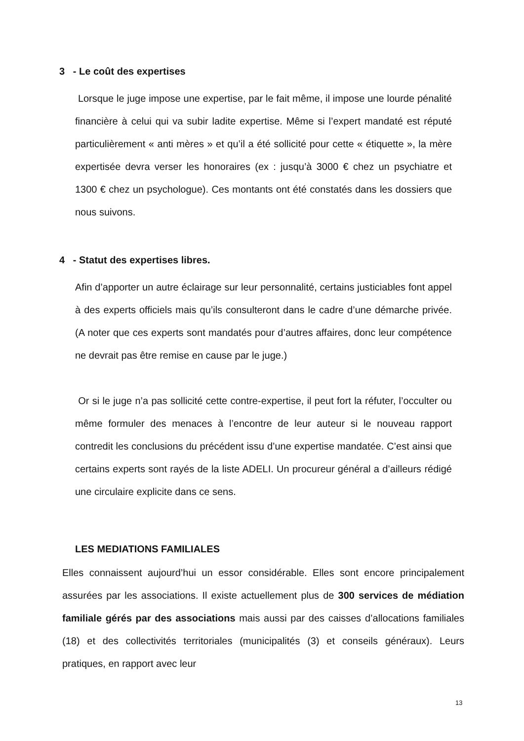3 - Le coût des expertises
Lorsque le juge impose une expertise, par le fait même, il impose une lourde pénalité financière à celui qui va subir ladite expertise. Même si l’expert mandaté est réputé particulièrement « anti mères » et qu’il a été sollicité pour cette « étiquette », la mère expertisée devra verser les honoraires (ex : jusqu’à 3000 € chez un psychiatre et 1300 € chez un psychologue). Ces montants ont été constatés dans les dossiers que nous suivons.
4 - Statut des expertises libres.
Afin d’apporter un autre éclairage sur leur personnalité, certains justiciables font appel à des experts officiels mais qu’ils consulteront dans le cadre d’une démarche privée. (A noter que ces experts sont mandatés pour d’autres affaires, donc leur compétence ne devrait pas être remise en cause par le juge.)
Or si le juge n’a pas sollicité cette contre-expertise, il peut fort la réfuter, l’occulter ou même formuler des menaces à l’encontre de leur auteur si le nouveau rapport contredit les conclusions du précédent issu d’une expertise mandatée. C’est ainsi que certains experts sont rayés de la liste ADELI. Un procureur général a d’ailleurs rédigé une circulaire explicite dans ce sens.
LES MEDIATIONS FAMILIALES
Elles connaissent aujourd’hui un essor considérable. Elles sont encore principalement assurées par les associations. Il existe actuellement plus de 300 services de médiation familiale gérés par des associations mais aussi par des caisses d’allocations familiales (18) et des collectivités territoriales (municipalités (3) et conseils généraux). Leurs pratiques, en rapport avec leur
13